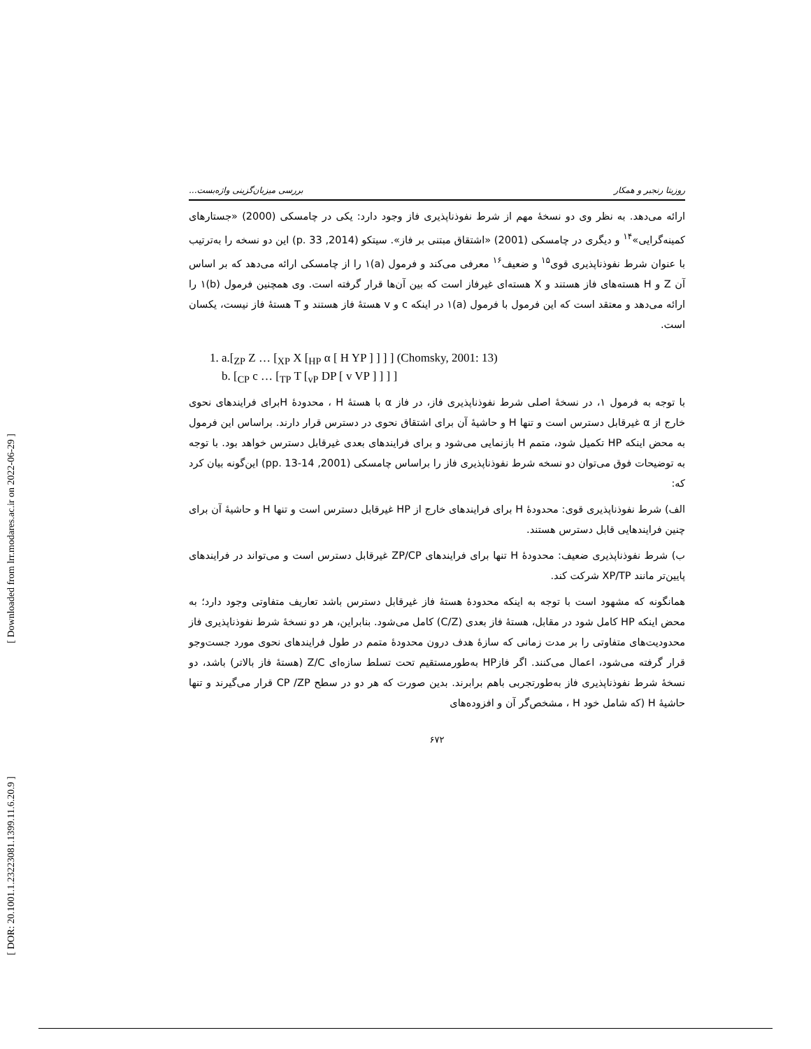[ Downloaded from lrr.modares.ac.ir on 2022-06-29 ]
[ DOR: 20.1001.1.23223081.1399.11.6.20.9 ]
روزیتا رنجبر و همکار بررسی میزبان‌گزینی واژه‌بست...
ارائه می‌دهد. به نظر وی دو نسخهٔ مهم از شرط نفوذناپذیری فاز وجود دارد: یکی در چامسکی (2000) «جستارهای کمینه‌گرایی»<sup>۱۴</sup> و دیگری در چامسکی (2001) «اشتقاق مبتنی بر فاز». سیتکو (2014, p. 33) این دو نسخه را به‌ترتیب با عنوان شرط نفوذناپذیری قوی<sup>۱۵</sup> و ضعیف<sup>۱۶</sup> معرفی می‌کند و فرمول (a)۱ را از چامسکی ارائه می‌دهد که بر اساس آن Z و H هسته‌های فاز هستند و X هسته‌ای غیرفاز است که بین آن‌ها قرار گرفته است. وی همچنین فرمول (b)۱ را ارائه می‌دهد و معتقد است که این فرمول با فرمول (a)۱ در اینکه c و v هستهٔ فاز هستند و T هستهٔ فاز نیست، یکسان است.
1. a.[<sub>ZP</sub> Z … [<sub>XP</sub> X [<sub>HP</sub> α [ H YP ] ] ] ] (Chomsky, 2001: 13)
b. [<sub>CP</sub> c … [<sub>TP</sub> T [<sub>vP</sub> DP [ v VP ] ] ] ]
با توجه به فرمول ۱، در نسخهٔ اصلی شرط نفوذناپذیری فاز، در فاز α با هستهٔ H ، محدودهٔ Hبرای فرایندهای نحوی خارج از α غیرقابل دسترس است و تنها H و حاشیهٔ آن برای اشتقاق نحوی در دسترس قرار دارند. براساس این فرمول به محض اینکه HP تکمیل شود، متمم H بازنمایی می‌شود و برای فرایندهای بعدی غیرقابل دسترس خواهد بود. با توجه به توضیحات فوق می‌توان دو نسخه شرط نفوذناپذیری فاز را براساس چامسکی (2001, pp. 13-14) این‌گونه بیان کرد که:
الف) شرط نفوذناپذیری قوی: محدودهٔ H برای فرایندهای خارج از HP غیرقابل دسترس است و تنها H و حاشیهٔ آن برای چنین فرایندهایی قابل دسترس هستند.
ب) شرط نفوذناپذیری ضعیف: محدودهٔ H تنها برای فرایندهای ZP/CP غیرقابل دسترس است و می‌تواند در فرایندهای پایین‌تر مانند XP/TP شرکت کند.
همانگونه که مشهود است با توجه به اینکه محدودهٔ هستهٔ فاز غیرقابل دسترس باشد تعاریف متفاوتی وجود دارد؛ به محض اینکه HP کامل شود در مقابل، هستهٔ فاز بعدی (C/Z) کامل می‌شود. بنابراین، هر دو نسخهٔ شرط نفوذناپذیری فاز محدودیت‌های متفاوتی را بر مدت زمانی که سازهٔ هدف درون محدودهٔ متمم در طول فرایندهای نحوی مورد جست‌وجو قرار گرفته می‌شود، اعمال می‌کنند. اگر فازHP به‌طورمستقیم تحت تسلط سازه‌ای Z/C (هستهٔ فاز بالاتر) باشد، دو نسخهٔ شرط نفوذناپذیری فاز به‌طورتجربی باهم برابرند. بدین صورت که هر دو در سطح CP /ZP قرار می‌گیرند و تنها حاشیهٔ H (که شامل خود H ، مشخص‌گر آن و افزوده‌های
۶۷۲